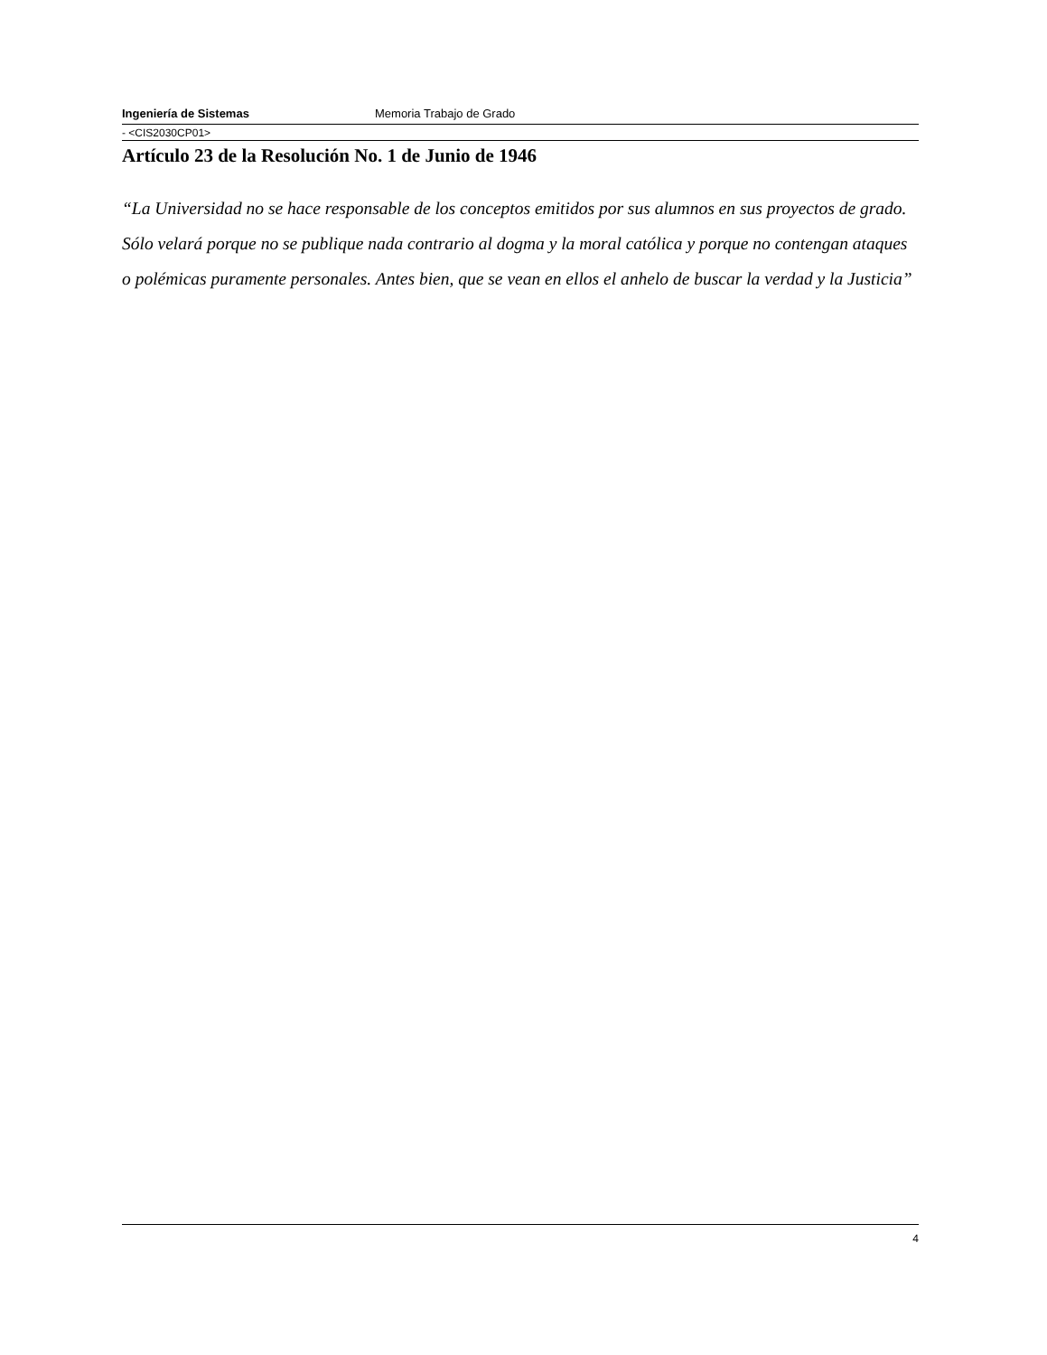Ingeniería de Sistemas Memoria Trabajo de Grado
- <CIS2030CP01>
Artículo 23 de la Resolución No. 1 de Junio de 1946
“La Universidad no se hace responsable de los conceptos emitidos por sus alumnos en sus proyectos de grado. Sólo velará porque no se publique nada contrario al dogma y la moral católica y porque no contengan ataques o polémicas puramente personales. Antes bien, que se vean en ellos el anhelo de buscar la verdad y la Justicia”
4